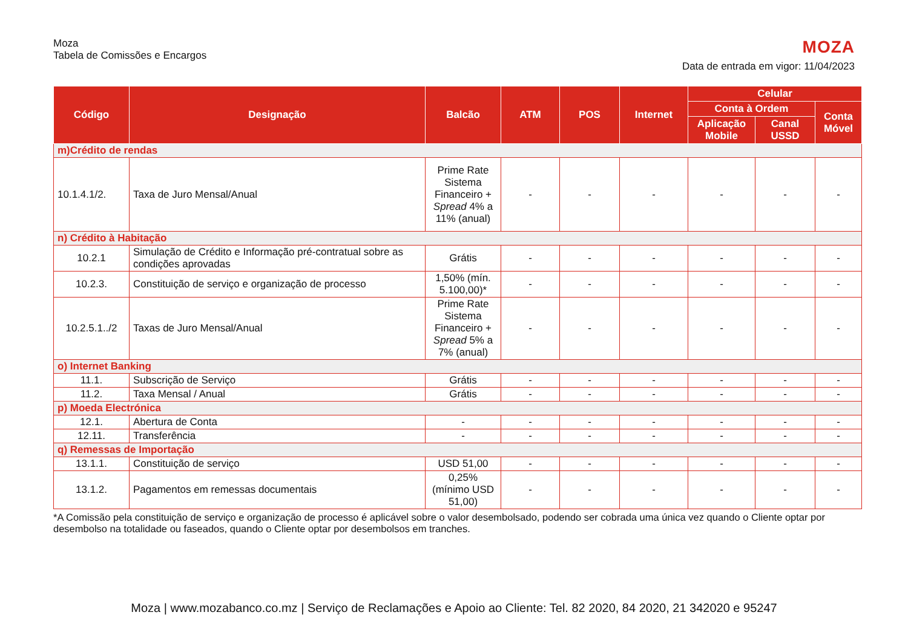Moza
Tabela de Comissões e Encargos
MOZA
Data de entrada em vigor: 11/04/2023
| Código | Designação | Balcão | ATM | POS | Internet | Celular | | |
| --- | --- | --- | --- | --- | --- | --- | --- | --- |
| | | | | | | Conta à Ordem | | Conta Móvel |
| | | | | | | Aplicação Mobile | Canal USSD | |
| m)Crédito de rendas | | | | | | | | |
| 10.1.4.1/2. | Taxa de Juro Mensal/Anual | Prime Rate Sistema Financeiro + Spread 4% a 11% (anual) | - | - | - | - | - | - |
| n) Crédito à Habitação | | | | | | | | |
| 10.2.1 | Simulação de Crédito e Informação pré-contratual sobre as condições aprovadas | Grátis | - | - | - | - | - | - |
| 10.2.3. | Constituição de serviço e organização de processo | 1,50% (mín. 5.100,00)* | - | - | - | - | - | - |
| 10.2.5.1../2 | Taxas de Juro Mensal/Anual | Prime Rate Sistema Financeiro + Spread 5% a 7% (anual) | - | - | - | - | - | - |
| o) Internet Banking | | | | | | | | |
| 11.1. | Subscrição de Serviço | Grátis | - | - | - | - | - | - |
| 11.2. | Taxa Mensal / Anual | Grátis | - | - | - | - | - | - |
| p) Moeda Electrónica | | | | | | | | |
| 12.1. | Abertura de Conta | - | - | - | - | - | - | - |
| 12.11. | Transferência | - | - | - | - | - | - | - |
| q) Remessas de Importação | | | | | | | | |
| 13.1.1. | Constituição de serviço | USD 51,00 | - | - | - | - | - | - |
| 13.1.2. | Pagamentos em remessas documentais | 0,25% (mínimo USD 51,00) | - | - | - | - | - | - |
*A Comissão pela constituição de serviço e organização de processo é aplicável sobre o valor desembolsado, podendo ser cobrada uma única vez quando o Cliente optar por desembolso na totalidade ou faseados, quando o Cliente optar por desembolsos em tranches.
Moza | www.mozabanco.co.mz | Serviço de Reclamações e Apoio ao Cliente: Tel. 82 2020, 84 2020, 21 342020 e 95247